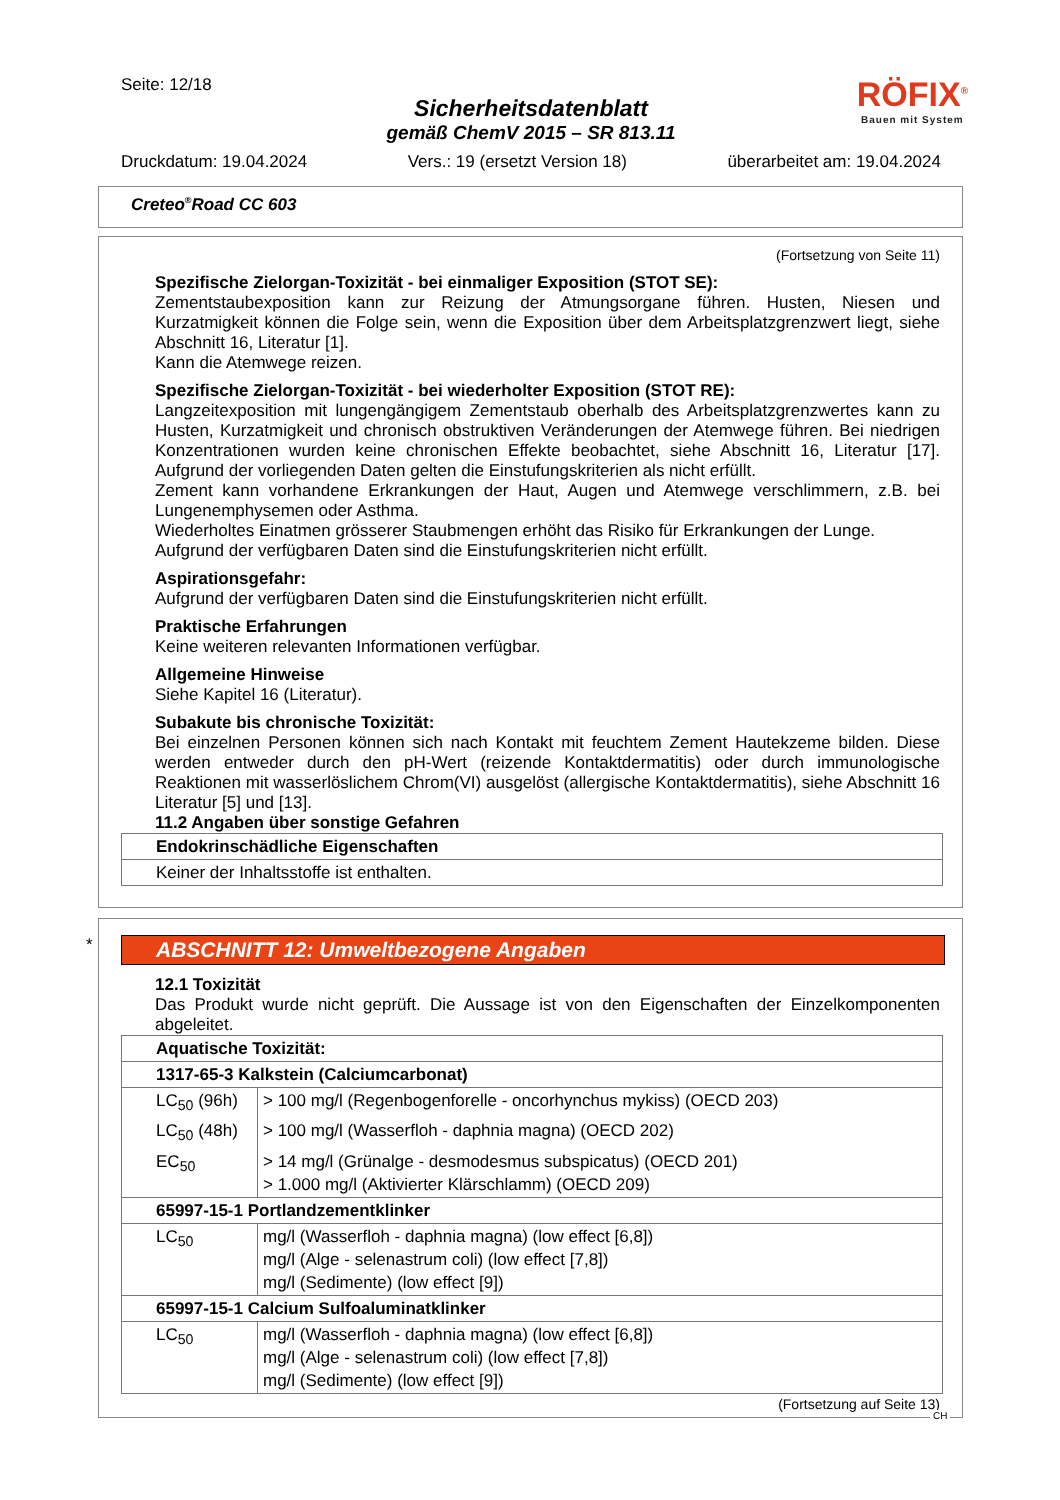Seite: 12/18
Sicherheitsdatenblatt
gemäß ChemV 2015 – SR 813.11
Druckdatum: 19.04.2024 Vers.: 19 (ersetzt Version 18) überarbeitet am: 19.04.2024
RÖFIX<sup>®</sup>
Bauen mit System
Creteo<sup>®</sup>Road CC 603
(Fortsetzung von Seite 11)
Spezifische Zielorgan-Toxizität - bei einmaliger Exposition (STOT SE):
Zementstaubexposition kann zur Reizung der Atmungsorgane führen. Husten, Niesen und Kurzatmigkeit können die Folge sein, wenn die Exposition über dem Arbeitsplatzgrenzwert liegt, siehe Abschnitt 16, Literatur [1].
Kann die Atemwege reizen.
Spezifische Zielorgan-Toxizität - bei wiederholter Exposition (STOT RE):
Langzeitexposition mit lungengängigem Zementstaub oberhalb des Arbeitsplatzgrenzwertes kann zu Husten, Kurzatmigkeit und chronisch obstruktiven Veränderungen der Atemwege führen. Bei niedrigen Konzentrationen wurden keine chronischen Effekte beobachtet, siehe Abschnitt 16, Literatur [17]. Aufgrund der vorliegenden Daten gelten die Einstufungskriterien als nicht erfüllt.
Zement kann vorhandene Erkrankungen der Haut, Augen und Atemwege verschlimmern, z.B. bei Lungenemphysemen oder Asthma.
Wiederholtes Einatmen grösserer Staubmengen erhöht das Risiko für Erkrankungen der Lunge.
Aufgrund der verfügbaren Daten sind die Einstufungskriterien nicht erfüllt.
Aspirationsgefahr:
Aufgrund der verfügbaren Daten sind die Einstufungskriterien nicht erfüllt.
Praktische Erfahrungen
Keine weiteren relevanten Informationen verfügbar.
Allgemeine Hinweise
Siehe Kapitel 16 (Literatur).
Subakute bis chronische Toxizität:
Bei einzelnen Personen können sich nach Kontakt mit feuchtem Zement Hautekzeme bilden. Diese werden entweder durch den pH-Wert (reizende Kontaktdermatitis) oder durch immunologische Reaktionen mit wasserlöslichem Chrom(VI) ausgelöst (allergische Kontaktdermatitis), siehe Abschnitt 16 Literatur [5] und [13].
11.2 Angaben über sonstige Gefahren
| Endokrinschädliche Eigenschaften |
| Keiner der Inhaltsstoffe ist enthalten. |
*
ABSCHNITT 12: Umweltbezogene Angaben
12.1 Toxizität
Das Produkt wurde nicht geprüft. Die Aussage ist von den Eigenschaften der Einzelkomponenten abgeleitet.
| Aquatische Toxizität: | |
| 1317-65-3 Kalkstein (Calciumcarbonat) | |
| LC<sub>50</sub> (96h) | > 100 mg/l (Regenbogenforelle - oncorhynchus mykiss) (OECD 203) |
| LC<sub>50</sub> (48h) | > 100 mg/l (Wasserfloh - daphnia magna) (OECD 202) |
| EC<sub>50</sub> | > 14 mg/l (Grünalge - desmodesmus subspicatus) (OECD 201) > 1.000 mg/l (Aktivierter Klärschlamm) (OECD 209) |
| 65997-15-1 Portlandzementklinker | |
| LC<sub>50</sub> | mg/l (Wasserfloh - daphnia magna) (low effect [6,8]) mg/l (Alge - selenastrum coli) (low effect [7,8]) mg/l (Sedimente) (low effect [9]) |
| 65997-15-1 Calcium Sulfoaluminatklinker | |
| LC<sub>50</sub> | mg/l (Wasserfloh - daphnia magna) (low effect [6,8]) mg/l (Alge - selenastrum coli) (low effect [7,8]) mg/l (Sedimente) (low effect [9]) |
(Fortsetzung auf Seite 13)
CH